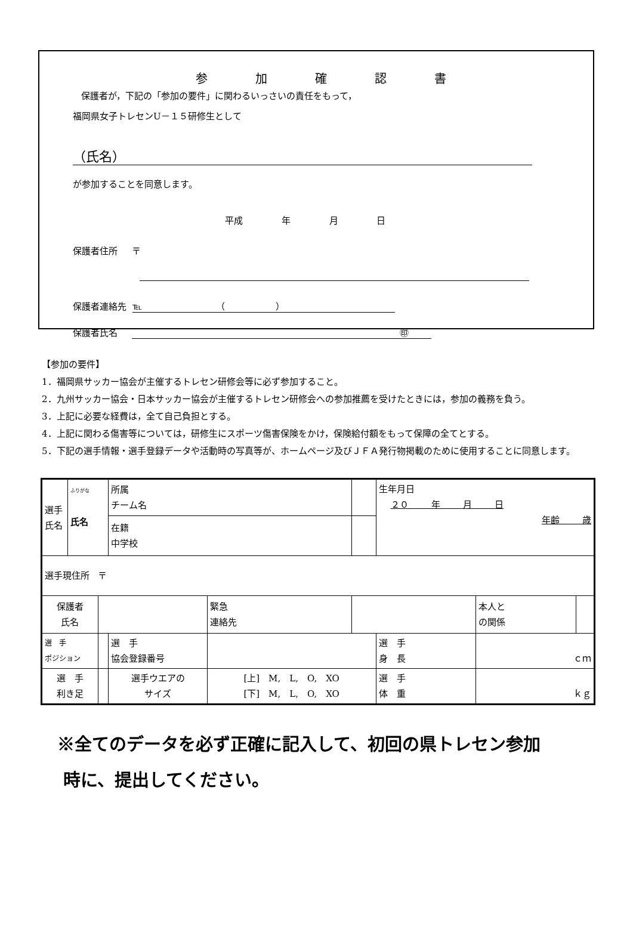参加確認書
保護者が，下記の「参加の要件」に関わるいっさいの責任をもって，
福岡県女子トレセンU－１５研修生として
（氏名）
が参加することを同意します。
平成 年 月 日
保護者住所 〒
保護者連絡先 ℡ （ ）
保護者氏名 ㊞
【参加の要件】
1．福岡県サッカー協会が主催するトレセン研修会等に必ず参加すること。
2．九州サッカー協会・日本サッカー協会が主催するトレセン研修会への参加推薦を受けたときには，参加の義務を負う。
3．上記に必要な経費は，全て自己負担とする。
4．上記に関わる傷害等については，研修生にスポーツ傷害保険をかけ，保険給付額をもって保障の全てとする。
5．下記の選手情報・選手登録データや活動時の写真等が、ホームページ及びＪＦＡ発行物掲載のために使用することに同意します。
| 選手 氏名 | ふりがな 氏名 | | 所属 チーム名 | | | 生年月日 ２０ 年 月 日 年齢 歳 | | |
| | | | 在籍 中学校 | | | | | |
| 選手現住所 〒 | | | | | | | | |
| 保護者 氏名 | | | | 緊急 連絡先 | | | 本人と の関係 | |
| 選 手 ポジション | | | 選 手 協会登録番号 | | | 選 手 身 長 | ｃｍ | |
| 選 手 利き足 | | | 選手ウエアの サイズ | [上] M, L, O, XO [下] M, L, O, XO | | 選 手 体 重 | ｋｇ | |
※全てのデータを必ず正確に記入して、初回の県トレセン参加
時に、提出してください。